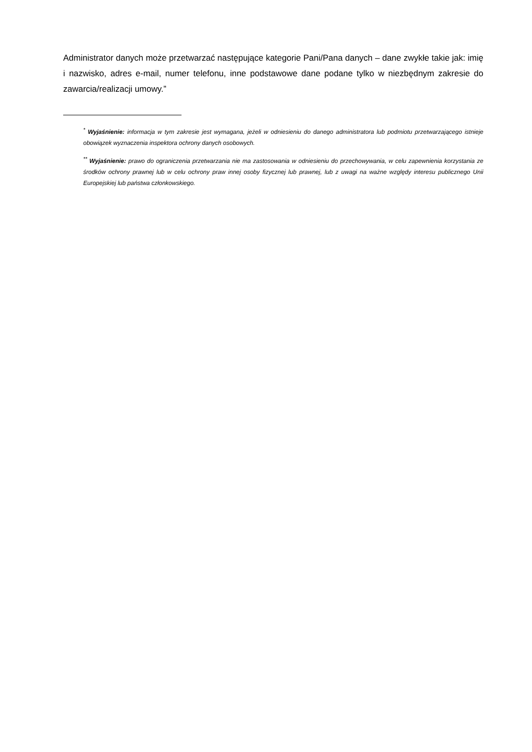Administrator danych może przetwarzać następujące kategorie Pani/Pana danych – dane zwykłe takie jak: imię i nazwisko, adres e-mail, numer telefonu, inne podstawowe dane podane tylko w niezbędnym zakresie do zawarcia/realizacji umowy.”
<sup>*</sup> Wyjaśnienie: informacja w tym zakresie jest wymagana, jeżeli w odniesieniu do danego administratora lub podmiotu przetwarzającego istnieje obowiązek wyznaczenia inspektora ochrony danych osobowych.
<sup>**</sup> Wyjaśnienie: prawo do ograniczenia przetwarzania nie ma zastosowania w odniesieniu do przechowywania, w celu zapewnienia korzystania ze środków ochrony prawnej lub w celu ochrony praw innej osoby fizycznej lub prawnej, lub z uwagi na ważne względy interesu publicznego Unii Europejskiej lub państwa członkowskiego.